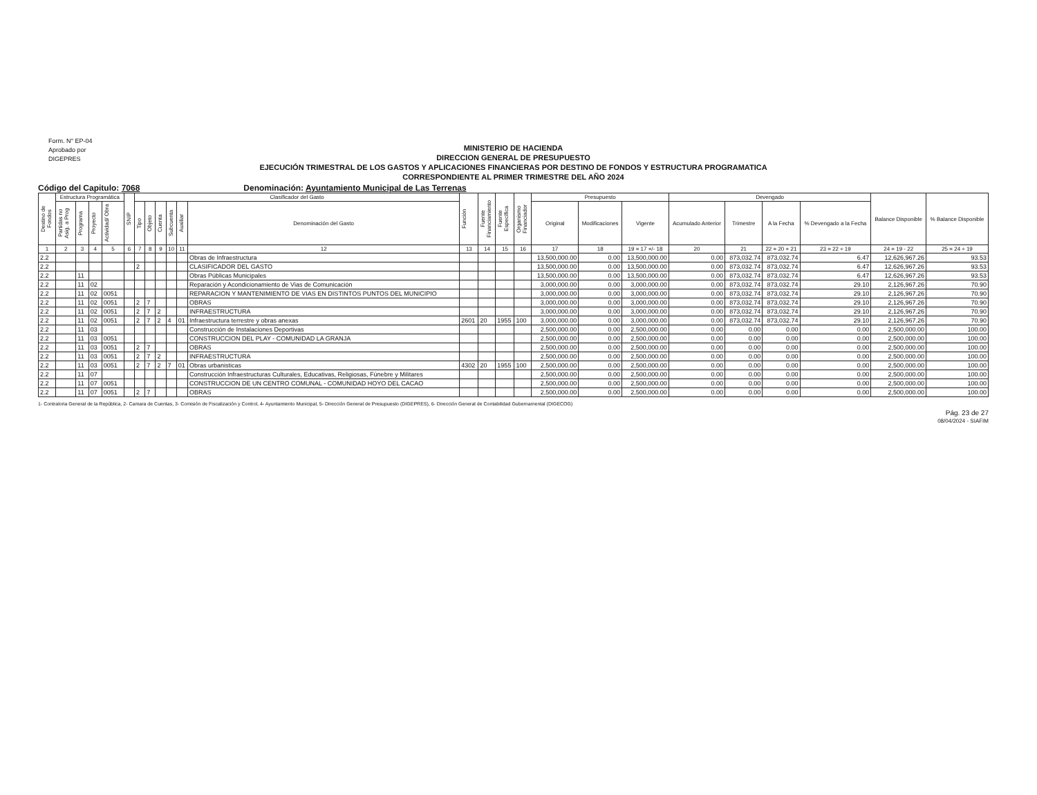Form. N° EP-04
Aprobado por
DIGEPRES
MINISTERIO DE HACIENDA
DIRECCION GENERAL DE PRESUPUESTO
EJECUCIÓN TRIMESTRAL DE LOS GASTOS Y APLICACIONES FINANCIERAS POR DESTINO DE FONDOS Y ESTRUCTURA PROGRAMATICA
CORRESPONDIENTE AL PRIMER TRIMESTRE DEL AÑO 2024
Código del Capitulo: 7068 Denominación: Ayuntamiento Municipal de Las Terrenas
| Destino de Fondos | Estructura Programática | | | | SNIP | Clasificador del Gasto | | | | | | Función | Fuente Financiamiento | Fuente Específica | Organismo Financiador | Presupuesto | | | Devengado | | | | Balance Disponible | % Balance Disponible |
| --- | --- | --- | --- | --- | --- | --- | --- | --- | --- | --- | --- | --- | --- | --- | --- | --- | --- | --- | --- | --- | --- | --- | --- | --- |
| | Partidas no Asig. a Prog | Programa | Proyecto | Actividad/ Obra | | Tipo | Objeto | Cuenta | Subcuenta | Auxiliar | Denominación del Gasto | | | | | Original | Modificaciones | Vigente | Acumulado Anterior | Trimestre | A la Fecha | % Devengado a la Fecha | | |
| 1 | 2 | 3 | 4 | 5 | 6 | 7 | 8 | 9 | 10 | 11 | 12 | 13 | 14 | 15 | 16 | 17 | 18 | 19 = 17 +/- 18 | 20 | 21 | 22 = 20 + 21 | 23 = 22 ÷ 19 | 24 = 19 - 22 | 25 = 24 ÷ 19 |
| 2.2 | | | | | | | | | | | Obras de Infraestructura | | | | | 13,500,000.00 | 0.00 | 13,500,000.00 | 0.00 | 873,032.74 | 873,032.74 | 6.47 | 12,626,967.26 | 93.53 |
| 2.2 | | | | | | 2 | | | | | CLASIFICADOR DEL GASTO | | | | | 13,500,000.00 | 0.00 | 13,500,000.00 | 0.00 | 873,032.74 | 873,032.74 | 6.47 | 12,626,967.26 | 93.53 |
| 2.2 | | 11 | | | | | | | | | Obras Públicas Municipales | | | | | 13,500,000.00 | 0.00 | 13,500,000.00 | 0.00 | 873,032.74 | 873,032.74 | 6.47 | 12,626,967.26 | 93.53 |
| 2.2 | | 11 | 02 | | | | | | | | Reparación y Acondicionamiento de Vias de Comunicación | | | | | 3,000,000.00 | 0.00 | 3,000,000.00 | 0.00 | 873,032.74 | 873,032.74 | 29.10 | 2,126,967.26 | 70.90 |
| 2.2 | | 11 | 02 | 0051 | | | | | | | REPARACION Y MANTENIMIENTO DE VIAS EN DISTINTOS PUNTOS DEL MUNICIPIO | | | | | 3,000,000.00 | 0.00 | 3,000,000.00 | 0.00 | 873,032.74 | 873,032.74 | 29.10 | 2,126,967.26 | 70.90 |
| 2.2 | | 11 | 02 | 0051 | | 2 | 7 | | | | OBRAS | | | | | 3,000,000.00 | 0.00 | 3,000,000.00 | 0.00 | 873,032.74 | 873,032.74 | 29.10 | 2,126,967.26 | 70.90 |
| 2.2 | | 11 | 02 | 0051 | | 2 | 7 | 2 | | | INFRAESTRUCTURA | | | | | 3,000,000.00 | 0.00 | 3,000,000.00 | 0.00 | 873,032.74 | 873,032.74 | 29.10 | 2,126,967.26 | 70.90 |
| 2.2 | | 11 | 02 | 0051 | | 2 | 7 | 2 | 4 | 01 | Infraestructura terrestre y obras anexas | 2601 | 20 | 1955 | 100 | 3,000,000.00 | 0.00 | 3,000,000.00 | 0.00 | 873,032.74 | 873,032.74 | 29.10 | 2,126,967.26 | 70.90 |
| 2.2 | | 11 | 03 | | | | | | | | Construcción de Instalaciones Deportivas | | | | | 2,500,000.00 | 0.00 | 2,500,000.00 | 0.00 | 0.00 | 0.00 | 0.00 | 2,500,000.00 | 100.00 |
| 2.2 | | 11 | 03 | 0051 | | | | | | | CONSTRUCCION DEL PLAY - COMUNIDAD LA GRANJA | | | | | 2,500,000.00 | 0.00 | 2,500,000.00 | 0.00 | 0.00 | 0.00 | 0.00 | 2,500,000.00 | 100.00 |
| 2.2 | | 11 | 03 | 0051 | | 2 | 7 | | | | OBRAS | | | | | 2,500,000.00 | 0.00 | 2,500,000.00 | 0.00 | 0.00 | 0.00 | 0.00 | 2,500,000.00 | 100.00 |
| 2.2 | | 11 | 03 | 0051 | | 2 | 7 | 2 | | | INFRAESTRUCTURA | | | | | 2,500,000.00 | 0.00 | 2,500,000.00 | 0.00 | 0.00 | 0.00 | 0.00 | 2,500,000.00 | 100.00 |
| 2.2 | | 11 | 03 | 0051 | | 2 | 7 | 2 | 7 | 01 | Obras urbanisticas | 4302 | 20 | 1955 | 100 | 2,500,000.00 | 0.00 | 2,500,000.00 | 0.00 | 0.00 | 0.00 | 0.00 | 2,500,000.00 | 100.00 |
| 2.2 | | 11 | 07 | | | | | | | | Construcción Infraestructuras Culturales, Educativas, Religiosas, Fúnebre y Militares | | | | | 2,500,000.00 | 0.00 | 2,500,000.00 | 0.00 | 0.00 | 0.00 | 0.00 | 2,500,000.00 | 100.00 |
| 2.2 | | 11 | 07 | 0051 | | | | | | | CONSTRUCCION DE UN CENTRO COMUNAL - COMUNIDAD HOYO DEL CACAO | | | | | 2,500,000.00 | 0.00 | 2,500,000.00 | 0.00 | 0.00 | 0.00 | 0.00 | 2,500,000.00 | 100.00 |
| 2.2 | | 11 | 07 | 0051 | | 2 | 7 | | | | OBRAS | | | | | 2,500,000.00 | 0.00 | 2,500,000.00 | 0.00 | 0.00 | 0.00 | 0.00 | 2,500,000.00 | 100.00 |
1- Contraloria General de la República, 2- Camara de Cuentas, 3- Comisión de Fiscalización y Control, 4- Ayuntamiento Municipal, 5- Dirección General de Presupuesto (DIGEPRES), 6- Dirección General de Contabilidad Gubernamental (DIGECOG)
Pág. 23 de 27
08/04/2024 - SIAFIM